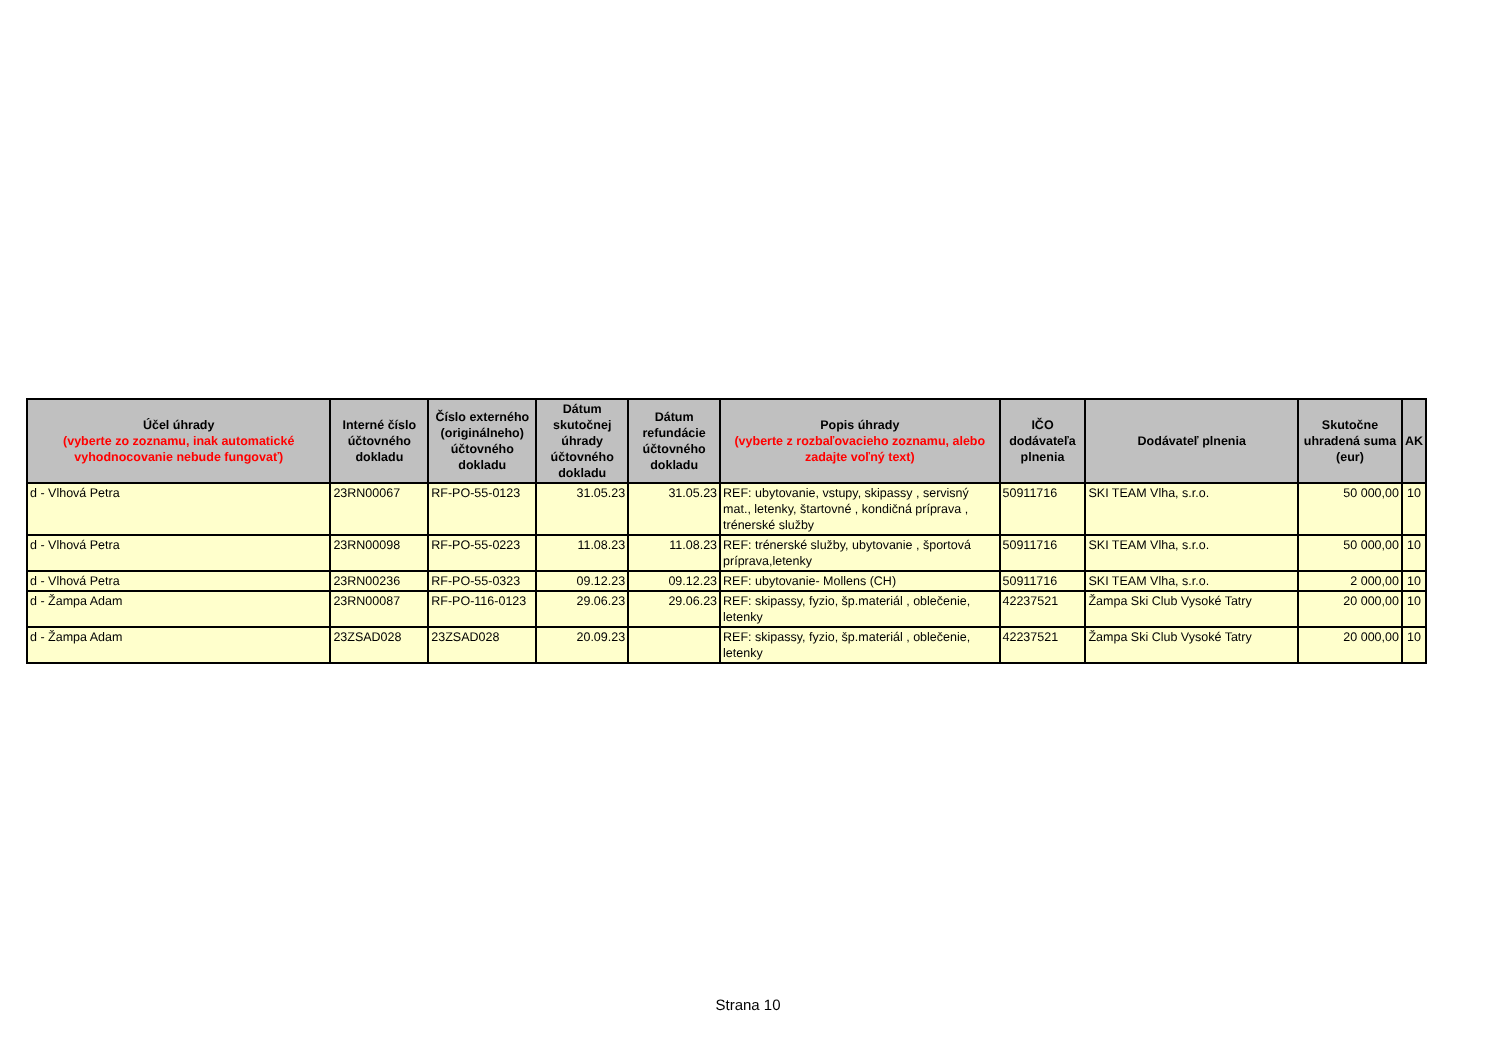| Účel úhrady (vyberte zo zoznamu, inak automatické vyhodnocovanie nebude fungovať) | Interné číslo účtovného dokladu | Číslo externého (originálneho) účtovného dokladu | Dátum skutočnej úhrady účtovného dokladu | Dátum refundácie účtovného dokladu | Popis úhrady (vyberte z rozbaľovacieho zoznamu, alebo zadajte voľný text) | IČO dodávateľa plnenia | Dodávateľ plnenia | Skutočne uhradená suma (eur) | AK |
| --- | --- | --- | --- | --- | --- | --- | --- | --- | --- |
| d - Vlhová Petra | 23RN00067 | RF-PO-55-0123 | 31.05.23 | 31.05.23 | REF: ubytovanie, vstupy, skipassy , servisný mat., letenky, štartovné , kondičná príprava , trénerské služby | 50911716 | SKI TEAM Vlha, s.r.o. | 50 000,00 | 10 |
| d - Vlhová Petra | 23RN00098 | RF-PO-55-0223 | 11.08.23 | 11.08.23 | REF: trénerské služby, ubytovanie , športová príprava,letenky | 50911716 | SKI TEAM Vlha, s.r.o. | 50 000,00 | 10 |
| d - Vlhová Petra | 23RN00236 | RF-PO-55-0323 | 09.12.23 | 09.12.23 | REF: ubytovanie- Mollens (CH) | 50911716 | SKI TEAM Vlha, s.r.o. | 2 000,00 | 10 |
| d - Žampa Adam | 23RN00087 | RF-PO-116-0123 | 29.06.23 | 29.06.23 | REF: skipassy, fyzio, šp.materiál , oblečenie, letenky | 42237521 | Žampa Ski Club Vysoké Tatry | 20 000,00 | 10 |
| d - Žampa Adam | 23ZSAD028 | 23ZSAD028 | 20.09.23 | | REF: skipassy, fyzio, šp.materiál , oblečenie, letenky | 42237521 | Žampa Ski Club Vysoké Tatry | 20 000,00 | 10 |
Strana 10